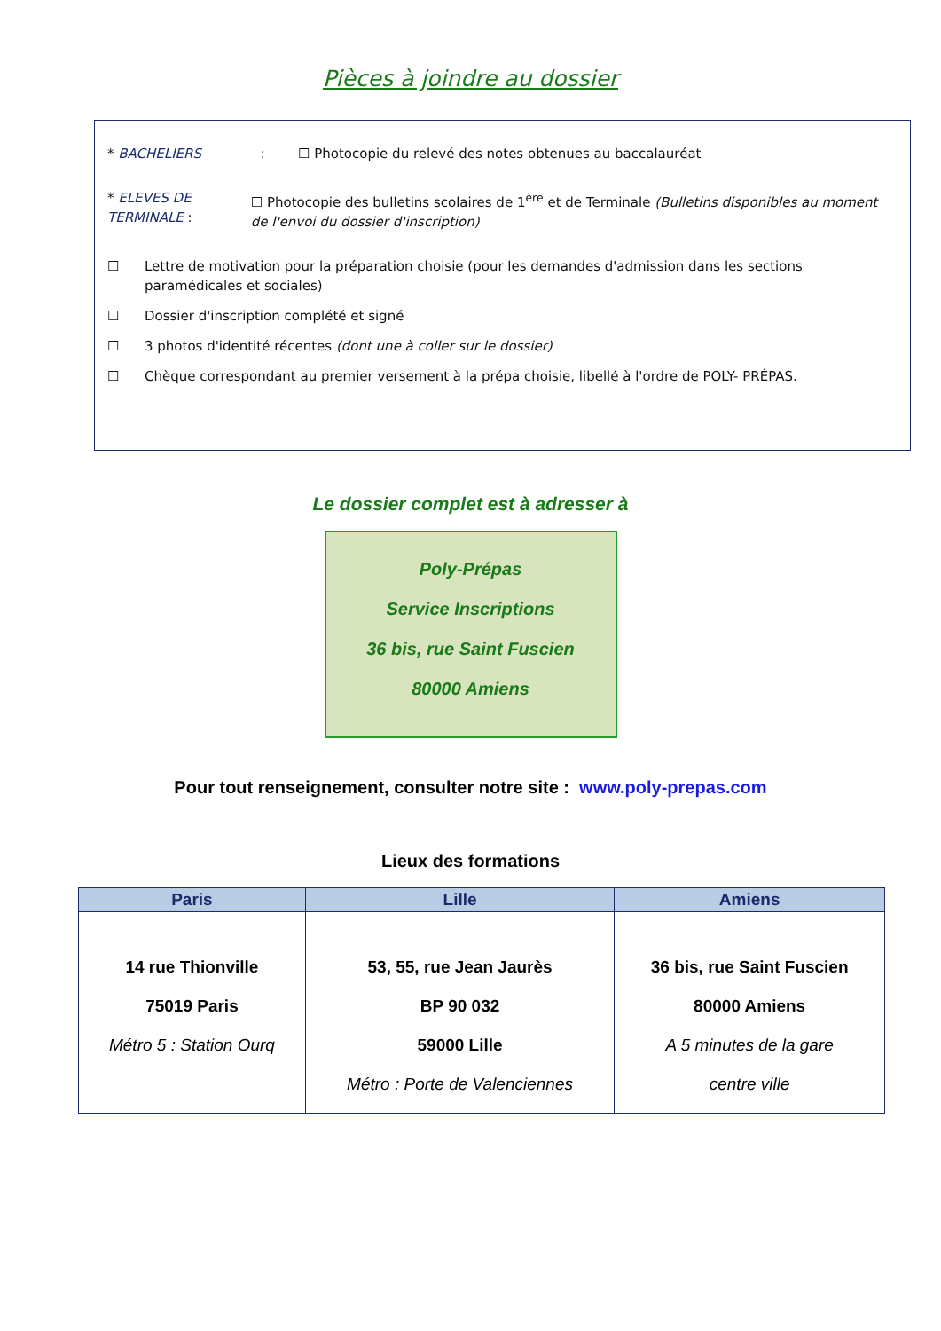Pièces à joindre au dossier
* BACHELIERS :
☐ Photocopie du relevé des notes obtenues au baccalauréat
* ELEVES DE TERMINALE : ☐ Photocopie des bulletins scolaires de 1<sup>ère</sup> et de Terminale (Bulletins disponibles au moment de l'envoi du dossier d'inscription)
☐ Lettre de motivation pour la préparation choisie (pour les demandes d'admission dans les sections paramédicales et sociales)
☐ Dossier d'inscription complété et signé
☐ 3 photos d'identité récentes (dont une à coller sur le dossier)
☐ Chèque correspondant au premier versement à la prépa choisie, libellé à l'ordre de POLY- PRÉPAS.
Le dossier complet est à adresser à
Poly-Prépas
Service Inscriptions
36 bis, rue Saint Fuscien
80000 Amiens
Pour tout renseignement, consulter notre site : www.poly-prepas.com
Lieux des formations
| Paris | Lille | Amiens |
| --- | --- | --- |
| 14 rue Thionville 75019 Paris Métro 5 : Station Ourq | 53, 55, rue Jean Jaurès BP 90 032 59000 Lille Métro : Porte de Valenciennes | 36 bis, rue Saint Fuscien 80000 Amiens A 5 minutes de la gare centre ville |